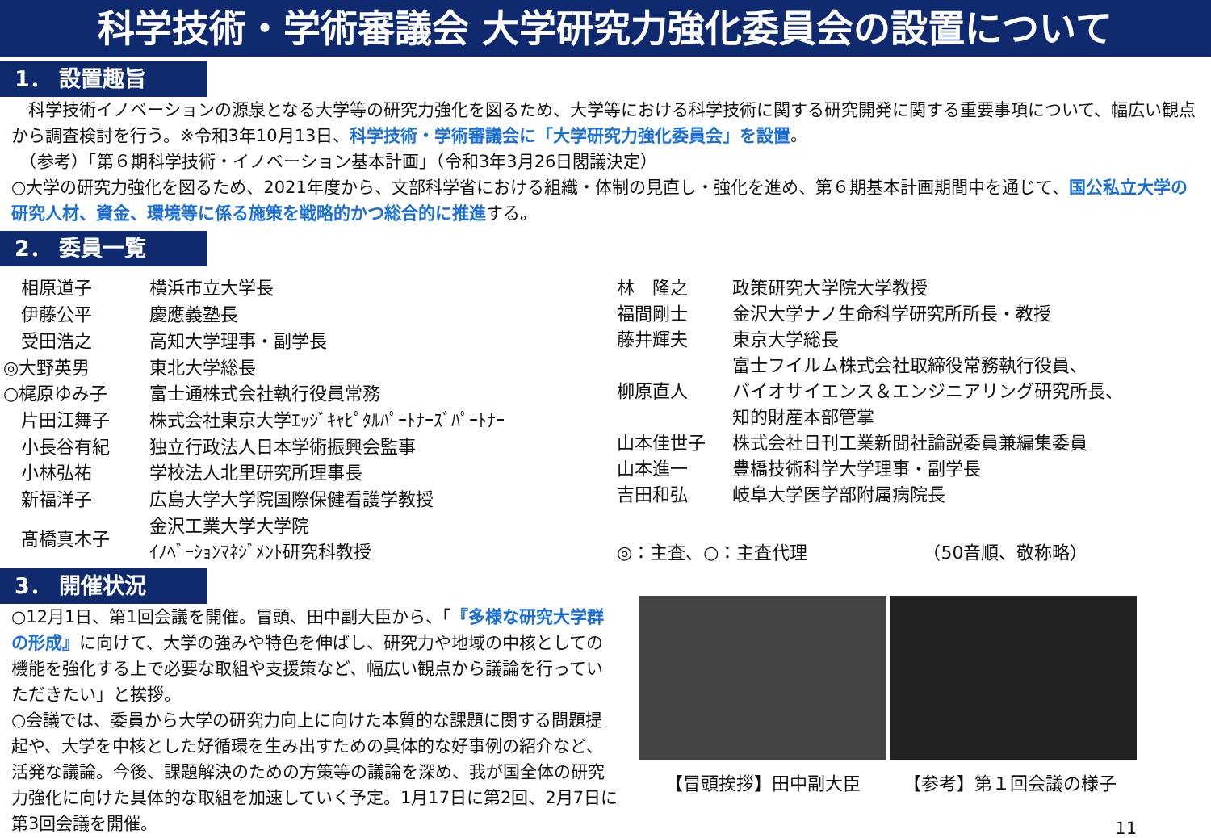科学技術・学術審議会 大学研究力強化委員会の設置について
1． 設置趣旨
　科学技術イノベーションの源泉となる大学等の研究力強化を図るため、大学等における科学技術に関する研究開発に関する重要事項について、幅広い観点から調査検討を行う。※令和3年10月13日、科学技術・学術審議会に「大学研究力強化委員会」を設置。
　（参考）「第６期科学技術・イノベーション基本計画」（令和3年3月26日閣議決定）
○大学の研究力強化を図るため、2021年度から、文部科学省における組織・体制の見直し・強化を進め、第６期基本計画期間中を通じて、国公私立大学の研究人材、資金、環境等に係る施策を戦略的かつ総合的に推進する。
2． 委員一覧
| 相原道子 | 横浜市立大学長 |
| 伊藤公平 | 慶應義塾長 |
| 受田浩之 | 高知大学理事・副学長 |
| ◎大野英男 | 東北大学総長 |
| ○梶原ゆみ子 | 富士通株式会社執行役員常務 |
| 片田江舞子 | 株式会社東京大学ｴｯｼﾞｷｬﾋﾟﾀﾙﾊﾟｰﾄﾅｰｽﾞﾊﾟｰﾄﾅｰ |
| 小長谷有紀 | 独立行政法人日本学術振興会監事 |
| 小林弘祐 | 学校法人北里研究所理事長 |
| 新福洋子 | 広島大学大学院国際保健看護学教授 |
| 髙橋真木子 | 金沢工業大学大学院 ｲﾉﾍﾞｰｼｮﾝﾏﾈｼﾞﾒﾝﾄ研究科教授 |
| 林 隆之 | 政策研究大学院大学教授 |
| 福間剛士 | 金沢大学ナノ生命科学研究所所長・教授 |
| 藤井輝夫 | 東京大学総長 |
| 柳原直人 | 富士フイルム株式会社取締役常務執行役員、 バイオサイエンス＆エンジニアリング研究所長、 知的財産本部管掌 |
| 山本佳世子 | 株式会社日刊工業新聞社論説委員兼編集委員 |
| 山本進一 | 豊橋技術科学大学理事・副学長 |
| 吉田和弘 | 岐阜大学医学部附属病院長 |
| ◎：主査、○：主査代理 （50音順、敬称略） | |
3． 開催状況
○12月1日、第1回会議を開催。冒頭、田中副大臣から、「『多様な研究大学群の形成』に向けて、大学の強みや特色を伸ばし、研究力や地域の中核としての機能を強化する上で必要な取組や支援策など、幅広い観点から議論を行っていただきたい」と挨拶。
○会議では、委員から大学の研究力向上に向けた本質的な課題に関する問題提起や、大学を中核とした好循環を生み出すための具体的な好事例の紹介など、活発な議論。今後、課題解決のための方策等の議論を深め、我が国全体の研究力強化に向けた具体的な取組を加速していく予定。1月17日に第2回、2月7日に第3回会議を開催。
【冒頭挨拶】田中副大臣 【参考】第１回会議の様子
11